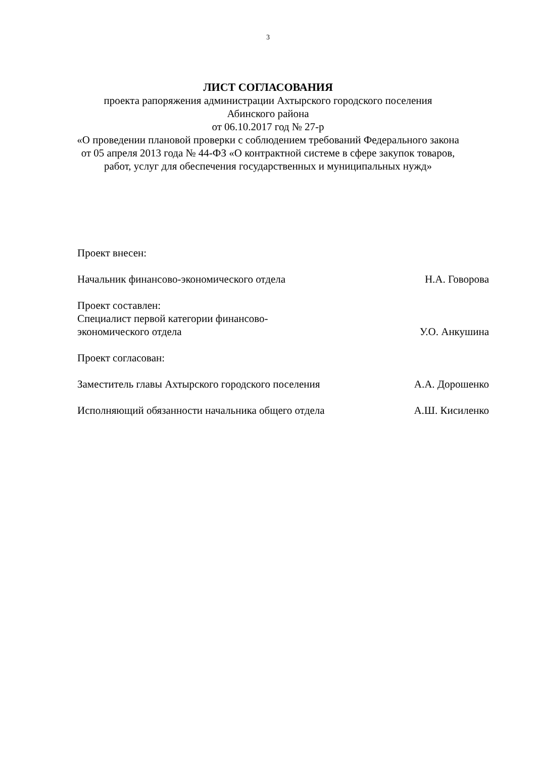3
ЛИСТ СОГЛАСОВАНИЯ
проекта рапоряжения администрации Ахтырского городского поселения
Абинского района
от 06.10.2017 год № 27-р
«О проведении плановой проверки с соблюдением требований Федерального закона от 05 апреля 2013 года № 44-ФЗ «О контрактной системе в сфере закупок товаров, работ, услуг для обеспечения государственных и муниципальных нужд»
Проект внесен:
Начальник финансово-экономического отдела Н.А. Говорова
Проект составлен:
Специалист первой категории финансово-
экономического отдела
У.О. Анкушина
Проект согласован:
Заместитель главы Ахтырского городского поселения
А.А. Дорошенко
Исполняющий обязанности начальника общего отдела
А.Ш. Кисиленко